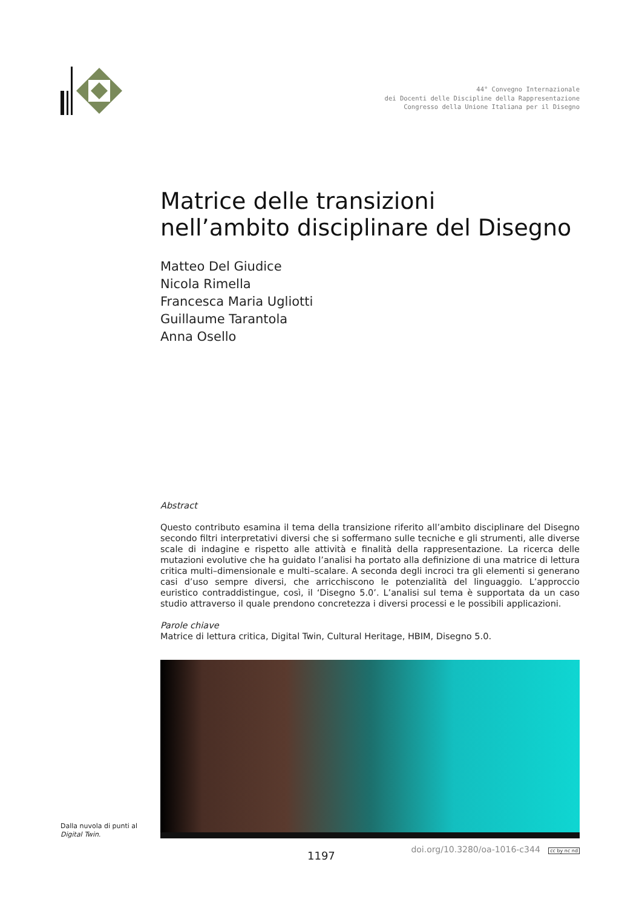44° Convegno Internazionale
dei Docenti delle Discipline della Rappresentazione
Congresso della Unione Italiana per il Disegno
Matrice delle transizioni
nell’ambito disciplinare del Disegno
Matteo Del Giudice
Nicola Rimella
Francesca Maria Ugliotti
Guillaume Tarantola
Anna Osello
Abstract
Questo contributo esamina il tema della transizione riferito all’ambito disciplinare del Disegno secondo filtri interpretativi diversi che si soffermano sulle tecniche e gli strumenti, alle diverse scale di indagine e rispetto alle attività e finalità della rappresentazione. La ricerca delle mutazioni evolutive che ha guidato l’analisi ha portato alla definizione di una matrice di lettura critica multi–dimensionale e multi–scalare. A seconda degli incroci tra gli elementi si generano casi d’uso sempre diversi, che arricchiscono le potenzialità del linguaggio. L’approccio euristico contraddistingue, così, il ‘Disegno 5.0’. L’analisi sul tema è supportata da un caso studio attraverso il quale prendono concretezza i diversi processi e le possibili applicazioni.
Parole chiave
Matrice di lettura critica, Digital Twin, Cultural Heritage, HBIM, Disegno 5.0.
Dalla nuvola di punti al
Digital Twin.
1197 doi.org/10.3280/oa-1016-c344 cc by nc nd